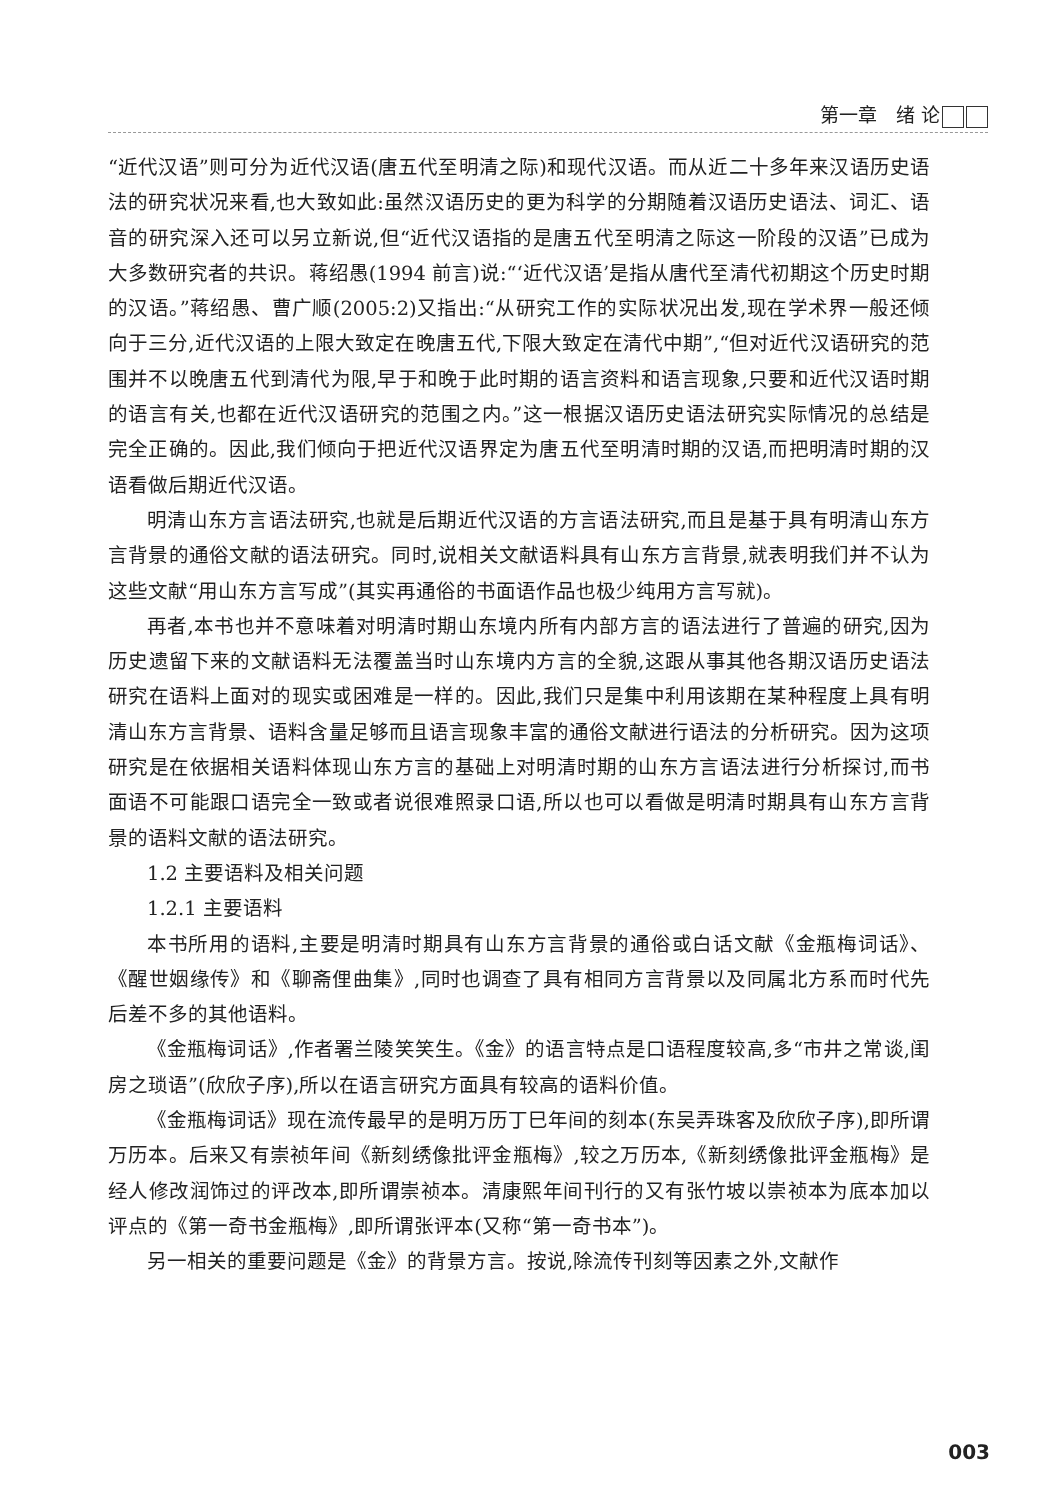第一章　绪 论
“近代汉语”则可分为近代汉语(唐五代至明清之际)和现代汉语。而从近二十多年来汉语历史语法的研究状况来看,也大致如此:虽然汉语历史的更为科学的分期随着汉语历史语法、词汇、语音的研究深入还可以另立新说,但“近代汉语指的是唐五代至明清之际这一阶段的汉语”已成为大多数研究者的共识。蒋绍愚(1994 前言)说:“‘近代汉语’是指从唐代至清代初期这个历史时期的汉语。”蒋绍愚、曹广顺(2005:2)又指出:“从研究工作的实际状况出发,现在学术界一般还倾向于三分,近代汉语的上限大致定在晚唐五代,下限大致定在清代中期”,“但对近代汉语研究的范围并不以晚唐五代到清代为限,早于和晚于此时期的语言资料和语言现象,只要和近代汉语时期的语言有关,也都在近代汉语研究的范围之内。”这一根据汉语历史语法研究实际情况的总结是完全正确的。因此,我们倾向于把近代汉语界定为唐五代至明清时期的汉语,而把明清时期的汉语看做后期近代汉语。
明清山东方言语法研究,也就是后期近代汉语的方言语法研究,而且是基于具有明清山东方言背景的通俗文献的语法研究。同时,说相关文献语料具有山东方言背景,就表明我们并不认为这些文献“用山东方言写成”(其实再通俗的书面语作品也极少纯用方言写就)。
再者,本书也并不意味着对明清时期山东境内所有内部方言的语法进行了普遍的研究,因为历史遗留下来的文献语料无法覆盖当时山东境内方言的全貌,这跟从事其他各期汉语历史语法研究在语料上面对的现实或困难是一样的。因此,我们只是集中利用该期在某种程度上具有明清山东方言背景、语料含量足够而且语言现象丰富的通俗文献进行语法的分析研究。因为这项研究是在依据相关语料体现山东方言的基础上对明清时期的山东方言语法进行分析探讨,而书面语不可能跟口语完全一致或者说很难照录口语,所以也可以看做是明清时期具有山东方言背景的语料文献的语法研究。
1.2 主要语料及相关问题
1.2.1 主要语料
本书所用的语料,主要是明清时期具有山东方言背景的通俗或白话文献《金瓶梅词话》、《醒世姻缘传》和《聊斋俚曲集》,同时也调查了具有相同方言背景以及同属北方系而时代先后差不多的其他语料。
《金瓶梅词话》,作者署兰陵笑笑生。《金》的语言特点是口语程度较高,多“市井之常谈,闺房之琐语”(欣欣子序),所以在语言研究方面具有较高的语料价值。
《金瓶梅词话》现在流传最早的是明万历丁巳年间的刻本(东吴弄珠客及欣欣子序),即所谓万历本。后来又有崇祯年间《新刻绣像批评金瓶梅》,较之万历本,《新刻绣像批评金瓶梅》是经人修改润饰过的评改本,即所谓崇祯本。清康熙年间刊行的又有张竹坡以崇祯本为底本加以评点的《第一奇书金瓶梅》,即所谓张评本(又称“第一奇书本”)。
另一相关的重要问题是《金》的背景方言。按说,除流传刊刻等因素之外,文献作
003